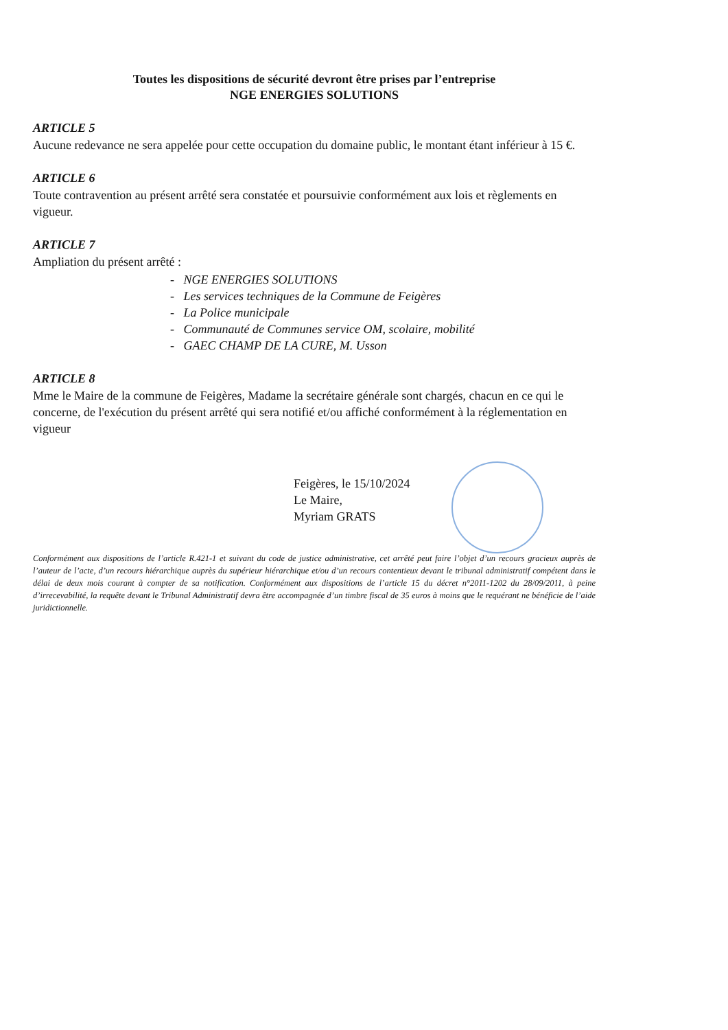Toutes les dispositions de sécurité devront être prises par l’entreprise
NGE ENERGIES SOLUTIONS
ARTICLE 5
Aucune redevance ne sera appelée pour cette occupation du domaine public, le montant étant inférieur à 15 €.
ARTICLE 6
Toute contravention au présent arrêté sera constatée et poursuivie conformément aux lois et règlements en vigueur.
ARTICLE 7
Ampliation du présent arrêté :
- NGE ENERGIES SOLUTIONS
- Les services techniques de la Commune de Feigères
- La Police municipale
- Communauté de Communes service OM, scolaire, mobilité
- GAEC CHAMP DE LA CURE, M. Usson
ARTICLE 8
Mme le Maire de la commune de Feigères, Madame la secrétaire générale sont chargés, chacun en ce qui le concerne, de l'exécution du présent arrêté qui sera notifié et/ou affiché conformément à la réglementation en vigueur
Feigères, le 15/10/2024
Le Maire,
Myriam GRATS
Conformément aux dispositions de l’article R.421-1 et suivant du code de justice administrative, cet arrêté peut faire l’objet d’un recours gracieux auprès de l’auteur de l’acte, d’un recours hiérarchique auprès du supérieur hiérarchique et/ou d’un recours contentieux devant le tribunal administratif compétent dans le délai de deux mois courant à compter de sa notification. Conformément aux dispositions de l’article 15 du décret n°2011-1202 du 28/09/2011, à peine d’irrecevabilité, la requête devant le Tribunal Administratif devra être accompagnée d’un timbre fiscal de 35 euros à moins que le requérant ne bénéficie de l’aide juridictionnelle.